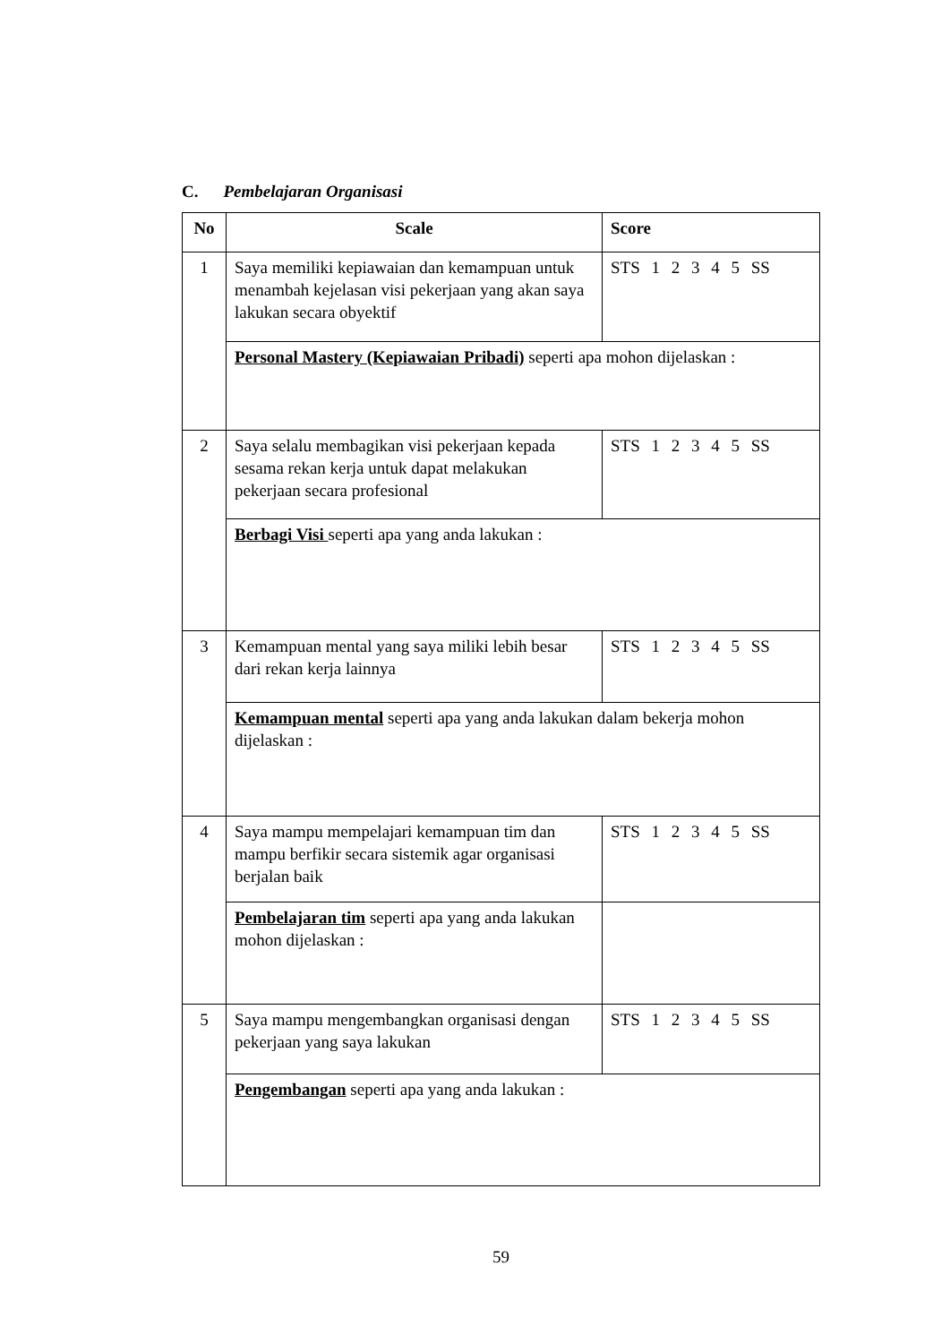C. Pembelajaran Organisasi
| No | Scale | Score |
| --- | --- | --- |
| 1 | Saya memiliki kepiawaian dan kemampuan untuk menambah kejelasan visi pekerjaan yang akan saya lakukan secara obyektif | STS 1 2 3 4 5 SS |
| | Personal Mastery (Kepiawaian Pribadi) seperti apa mohon dijelaskan : | |
| 2 | Saya selalu membagikan visi pekerjaan kepada sesama rekan kerja untuk dapat melakukan pekerjaan secara profesional | STS 1 2 3 4 5 SS |
| | Berbagi Visi seperti apa yang anda lakukan : | |
| 3 | Kemampuan mental yang saya miliki lebih besar dari rekan kerja lainnya | STS 1 2 3 4 5 SS |
| | Kemampuan mental seperti apa yang anda lakukan dalam bekerja mohon dijelaskan : | |
| 4 | Saya mampu mempelajari kemampuan tim dan mampu berfikir secara sistemik agar organisasi berjalan baik | STS 1 2 3 4 5 SS |
| | Pembelajaran tim seperti apa yang anda lakukan mohon dijelaskan : | |
| 5 | Saya mampu mengembangkan organisasi dengan pekerjaan yang saya lakukan | STS 1 2 3 4 5 SS |
| | Pengembangan seperti apa yang anda lakukan : | |
59